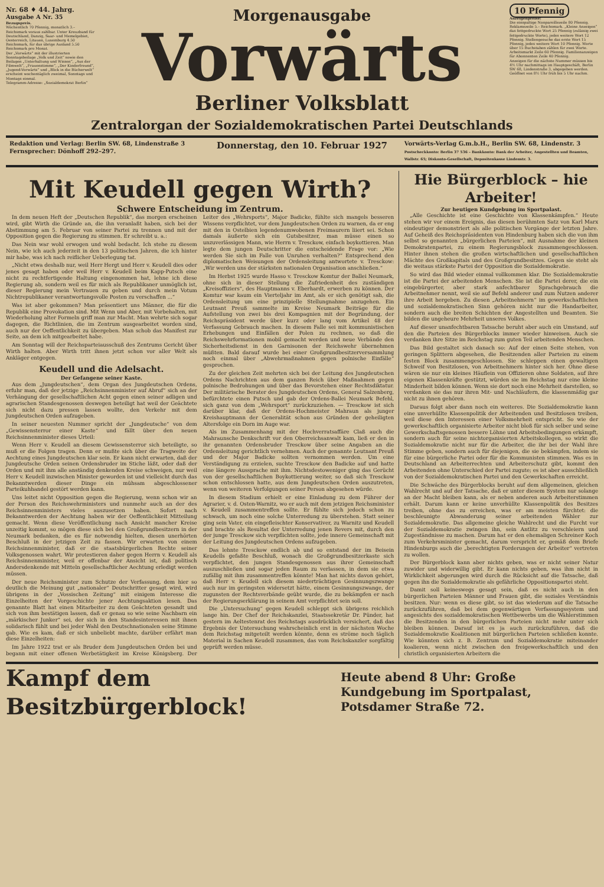Nr. 68 ♦ 44. Jahrg.
Ausgabe A Nr. 35
Bezugspreis.
Wöchentlich 70 Pfennig, monatlich 3.– Reichsmark voraus zahlbar. Unter Kreuzband für Deutschland, Danzig, Saar- und Memelgebiet, Oesterreich, Litauen, Luxemburg 4.50 Reichsmark, für das übrige Ausland 5.50 Reichsmark pro Monat.
Der „Vorwärts“ mit der illustrierten Sonntagsbeilage „Volk und Zeit“ sowie den Beilagen „Unterhaltung und Wissen“, „Aus der Filmwelt“, „Frauenstimme“, „Der Kinderfreund“, „Jugend-Vorwärts“ und „Blick in die Bücherwelt“ erscheint wochentäglich zweimal, Sonntags und Montags einmal.
Telegramm-Adresse: „Sozialdemokrat Berlin“
Morgenausgabe
Vorwärts
Berliner Volksblatt
10 Pfennig
Anzeigenpreise:
Die einspaltige Nonpareillezeile 80 Pfennig. Reklamezeile 5.– Reichsmark. „Kleine Anzeigen“ das fettgedruckte Wort 25 Pfennig (zulässig zwei fettgedruckte Worte), jedes weitere Wort 12 Pfennig. Stellengesuche das erste Wort 15 Pfennig, jedes weitere Wort 10 Pfennig. Worte über 15 Buchstaben zählen für zwei Worte. Arbeitsmarkt Zeile 60 Pfennig. Familienanzeigen für Abonnenten Zeile 40 Pfennig.
Anzeigen für die nächste Nummer müssen bis 4½ Uhr nachmittags im Hauptgeschäft, Berlin SW 68, Lindenstraße 3, abgegeben werden. Geöffnet von 8½ Uhr früh bis 5 Uhr nachm.
Zentralorgan der Sozialdemokratischen Partei Deutschlands
Redaktion und Verlag: Berlin SW. 68, Lindenstraße 3
Fernsprecher: Dönhoff 292–297.
Donnerstag, den 10. Februar 1927
Vorwärts-Verlag G.m.b.H., Berlin SW. 68, Lindenstr. 3
Postscheckkonto: Berlin 37 536 – Bankkonto: Bank der Arbeiter, Angestellten und Beamten, Wallstr. 65; Diskonto-Gesellschaft, Depositenkasse Lindenstr. 3.
Mit Keudell gegen Wirth?
Schwere Entscheidung im Zentrum.
In dem neuen Heft der „Deutschen Republik“, das morgen erscheinen wird, gibt Wirth die Gründe an, die ihn veranlaßt haben, sich bei der Abstimmung am 5. Februar von seiner Partei zu trennen und mit der Opposition gegen die Regierung zu stimmen. Er schreibt u. a.:
Das Nein war wohl erwogen und wohl bedacht. Ich stehe zu diesem Nein, wie ich auch jederzeit in den 13 politischen Jahren, die ich hinter mir habe, was ich nach reiflicher Ueberlegung tat.
„Nicht etwa deshalb nur, weil Herr Hergt und Herr v. Keudell dies oder jenes gesagt haben oder weil Herr v. Keudell beim Kapp-Putsch eine nicht zu rechtfertigende Haltung eingenommen hat, lehne ich diese Regierung ab, sondern weil es für mich als Republikaner unmöglich ist, dieser Regierung mein Vertrauen zu geben und durch mein Votum Nichtrepublikaner verantwortungsvolle Posten zu verschaffen ...“
Was ist aber gekommen? Man präsentiert uns Männer, die für die Republik eine Provokation sind. Mit Wenn und Aber, mit Vorbehalten, mit Wiederholung alter Formeln griff man zur Macht. Man wehrte sich sogar dagegen, die Richtlinien, die im Zentrum ausgearbeitet worden sind, auch nur der Oeffentlichkeit zu übergeben. Man schob das Manifest zur Seite, an dem ich mitgearbeitet habe.
Am Sonntag will der Reichsparteiausschuß des Zentrums Gericht über Wirth halten. Aber Wirth tritt ihnen jetzt schon vor aller Welt als Ankläger entgegen.
Keudell und die Adelsacht.
Der Gefangene seiner Kaste.
Aus dem „Jungdeutschen“, dem Organ des Jungdeutschen Ordens, erfuhr man, daß der jetzige „Reichsinnenminister auf Abruf“ sich an der Verhängung der gesellschaftlichen Acht gegen einen seiner adligen und agrarischen Standesgenossen deswegen beteiligt hat weil der Geächtete sich nicht dazu pressen lassen wollte, den Verkehr mit dem Jungdeutschen Orden aufzugeben.
In seiner neuesten Nummer spricht der „Jungdeutsche“ von dem „Gewissensterror einer Kaste“ und fällt über den neuen Reichsinnenminister dieses Urteil:
Wenn Herr v. Keudell an diesem Gewissensterror sich beteiligte, so muß er die Folgen tragen. Denn er mußte sich über die Tragweite der Aechtung eines Jungdeutschen klar sein. Er kann nicht erwarten, daß der Jungdeutsche Orden seinen Ordensbruder im Stiche läßt, oder daß der Orden und mit ihm alle anständig denkenden Kreise schweigen, nur weil Herr v. Keudell inzwischen Minister geworden ist und vielleicht durch das Bekanntwerden dieser Dinge ein mühsam abgeschlossener Parteikuhhandel gestört werden kann.
Uns leitet nicht Opposition gegen die Regierung, wenn schon wir an der Person des Reichswehrministers und nunmehr auch an der des Reichsinnenministers vieles auszusetzen haben. Sofort nach Bekanntwerden der Aechtung haben wir der Oeffentlichkeit Mitteilung gemacht. Wenn diese Veröffentlichung nach Ansicht mancher Kreise unzeitig kommt, so mögen diese sich bei den Großgrundbesitzern in der Neumark bedanken, die es für notwendig hielten, diesen unerhörten Beschluß in der jetzigen Zeit zu fassen. Wir erwarten von einem Reichsinnenminister, daß er die staatsbürgerlichen Rechte seiner Volksgenossen wahrt. Wir protestieren daher gegen Herrn v. Keudell als Reichsinnenminister, weil er offenbar der Ansicht ist, daß politisch Andersdenkende mit Mitteln gesellschaftlicher Aechtung erledigt werden müssen.
Der neue Reichsminister zum Schutze der Verfassung, dem hier so deutlich die Meinung gut „nationaler“ Deutschritter gesagt wird, wird übrigens in der „Vossischen Zeitung“ mit einigem Interesse die Einzelheiten der Vorgeschichte jener Aechtungsaktion lesen. Das genannte Blatt hat einen Mitarbeiter zu dem Geächteten gesandt und sich von ihm bestätigen lassen, daß er genau so wie seine Nachbarn ein „märkischer Junker“ sei, der sich in den Standesinteressen mit ihnen solidarisch fühlt und bei jeder Wahl den Deutschnationalen seine Stimme gab. Wie es kam, daß er sich unbeliebt machte, darüber erfährt man diese Einzelheiten:
Im Jahre 1922 trat er als Bruder dem Jungdeutschen Orden bei und begann mit einer offenen Werbetätigkeit im Kreise Königsberg. Der Leiter des „Wehrsports“, Major Badicke, fühlte sich mangels besseren Wissens verpflichtet, vor dem Jungdeutschen Orden zu warnen, da er eng mit den in Ostelbien legendenumwobenen Freimaurern liiert sei. Schon damals äußerte sich ein Gutsbesitzer, man müsse einen so unzuverlässigen Mann, wie Herrn v. Tresckow, einfach boykottieren. Man legte dem jungen Deutschritter die entscheidende Frage vor: „Wie werden Sie sich im Falle von Unruhen verhalten?“ Entsprechend den diplomatischen Weisungen der Ordensleitung antwortete v. Tresckow: „Wir werden uns der stärksten nationalen Organisation anschließen.“
Im Herbst 1925 wurde Hasso v. Tresckow Komtur der Ballei Neumark, ohne sich in dieser Stellung die Zufriedenheit des zuständigen „Kreisoffiziers“, des Hauptmanns v. Eberhardt, erwerben zu können. Der Komtur war kaum ein Vierteljahr im Amt, als er sich genötigt sah, die Ordensleitung um eine prinzipielle Stellungnahme anzugehen. Ein Leutnant Preuß sammelte im Kreise Neumark Beiträge für die Aufstellung von zwei bis drei Kompagnien mit der Begründung, der Reichspräsident werde über kurz oder lang vom Artikel 48 der Verfassung Gebrauch machen. In diesem Falle sei mit kommunistischen Erhebungen und Einfällen der Polen zu rechnen, so daß die Reichswehrformationen mobil gemacht werden und neue Verbände den Sicherheitsdienst in den Garnisonen der Reichswehr übernehmen müßten. Bald darauf wurde bei einer Großgrundbesitzerversammlung noch einmal über „Abwehrmaßnahmen gegen polnische Einfälle“ gesprochen.
Zu der gleichen Zeit mehrten sich bei der Leitung des Jungdeutschen Ordens Nachrichten aus dem ganzen Reich über Maßnahmen gegen polnische Bedrohungen und über das Bevorstehen einer Rechtsdiktatur. Der militärische Berater des Jungdeutschen Ordens, General Salzenberg, befürchtete einen Putsch und gab der Ordens-Ballei Neumark Befehl, sich ganz von dem „Wehrsport“ zurückzuziehen. — Tresckow ist sich darüber klar, daß der Ordens-Hochmeister Mahraun als junger Kreishauptmann der Generalität schon aus Gründen der geheiligten Altersfolge ein Dorn im Auge war.
Als im Zusammenhang mit der Hochverratsaffäre Claß auch die Mahraunsche Denkschrift vor den Oberreichsanwalt kam, ließ er den in ihr genannten Ordensbruder Tresckow über seine Angaben an die Ordensleitung gerichtlich vernehmen. Auch der genannte Leutnant Preuß und der Major Badicke sollten vernommen werden. Um eine Verständigung zu erzielen, suchte Tresckow den Badicke auf und hatte eine längere Aussprache mit ihm. Nichtsdestoweniger ging das Gerücht von der gesellschaftlichen Boykottierung weiter, so daß sich Tresckow schon entschlossen hatte, aus dem Jungdeutschen Orden auszutreten, wenn von weiteren Verfolgungen seiner Person abgesehen würde.
In diesem Stadium erhielt er eine Einladung zu dem Führer der Agrarier, v. d. Osten-Warnitz, wo er auch mit dem jetzigen Reichsminister v. Keudell zusammentreffen sollte. Er fühlte sich jedoch schon zu schwach, um noch eine solche Unterredung zu überstehen. Statt seiner ging sein Vater, ein eingefleischter Konservativer, zu Warnitz und Keudell und brachte als Resultat der Unterredung jenen Revers mit, durch den der junge Tresckow sich verpflichten sollte, jede innere Gemeinschaft mit der Leitung des Jungdeutschen Ordens aufzugeben.
Das lehnte Tresckow endlich ab und so entstand der im Beisein Keudells gefaßte Beschluß, wonach die Großgrundbesitzerkaste sich verpflichtet, den jungen Standesgenossen aus ihrer Gemeinschaft auszuschließen und sogar jeden Raum zu verlassen, in dem sie etwa zufällig mit ihm zusammentreffen könnte! Man hat nichts davon gehört, daß Herr v. Keudell sich diesem niederträchtigen Gesinnungszwange auch nur im geringsten widersetzt hätte, einem Gesinnungszwange, der zugunsten der Rechtsverbände geübt wurde, die zu bekämpfen er nach der Regierungserklärung in seinem Amt verpflichtet sein soll.
Die „Untersuchung“ gegen Keudell schleppt sich übrigens reichlich lange hin. Der Chef der Reichskanzlei, Staatssekretär Dr. Pünder, hat gestern im Aeltestenrat des Reichstags ausdrücklich versichert, daß das Ergebnis der Untersuchung wahrscheinlich erst in der nächsten Woche dem Reichstag mitgeteilt werden könnte, denn es ströme noch täglich Material in Sachen Keudell zusammen, das vom Reichskanzler sorgfältig geprüft werden müsse.
Hie Bürgerblock – hie Arbeiter!
Zur heutigen Kundgebung im Sportpalast.
„Alle Geschichte ist eine Geschichte von Klassenkämpfen.“ Heute stehen wir vor einem Ereignis, das diesen berühmten Satz von Karl Marx eindeutiger demonstriert als alle politischen Vorgänge der letzten Jahre. Auf Geheiß des Reichspräsidenten von Hindenburg haben sich die von ihm selbst so genannten „bürgerlichen Parteien“, mit Ausnahme der kleinen Demokratenpartei, zu einem Regierungsblock zusammengeschlossen. Hinter ihnen stehen die großen wirtschaftlichen und gesellschaftlichen Mächte des Großkapitals und des Großgrundbesitzes. Gegen sie steht als die weitaus stärkste Partei der Opposition die Sozialdemokratie.
So wird das Bild wieder einmal vollkommen klar. Die Sozialdemokratie ist die Partei der arbeitenden Menschen. Sie ist die Partei derer, die ein eingebürgerter, aber stark anfechtbarer Sprachgebrauch die Arbeitnehmer nennt, weil sie auf Befehl anderer und zum Nutzen anderer ihre Arbeit hergeben. Zu diesen „Arbeitnehmern“ im gewerkschaftlichen und sozialdemokratischen Sinn gehören nicht nur die Handarbeiter, sondern auch die breiten Schichten der Angestellten und Beamten. Sie bilden die ungeheure Mehrheit unseres Volkes.
Auf dieser unanfechtbaren Tatsache beruht aber auch ein Umstand, auf den die Parteien des Bürgerblocks immer wieder hinweisen. Auch sie verdanken ihre Sitze im Reichstag zum guten Teil arbeitenden Menschen.
Das Bild gestaltet sich danach so: Auf der einen Seite stehen, von geringen Splittern abgesehen, die Besitzenden aller Parteien zu einem festen Block zusammengeschlossen. Sie schleppen einen gewaltigen Schweif von Besitzlosen, von Arbeitnehmern hinter sich her. Ohne diese wären sie nur ein kleines Häuflein von Offizieren ohne Soldaten, auf ihre eigenen Klassenkräfte gestützt, würden sie im Reichstag nur eine kleine Minderheit bilden können. Wenn sie dort noch eine Mehrheit darstellen, so verdanken sie das nur ihren Mit- und Nachläufern, die klassenmäßig gar nicht zu ihnen gehören.
Daraus folgt aber dann noch ein weiteres. Die Sozialdemokratie kann eine unverhüllte Klassenpolitik der Arbeitenden und Besitzlosen treiben, weil diese den Interessen einer Volksmehrheit entspricht. So wie der gewerkschaftlich organisierte Arbeiter nicht bloß für sich selber und seine Gewerkschaftsgenossen bessere Löhne und Arbeitsbedingungen erkämpft, sondern auch für seine nichtorganisierten Arbeitskollegen, so wirkt die Sozialdemokratie nicht nur für die Arbeiter, die ihr bei der Wahl ihre Stimme geben, sondern auch für diejenigen, die sie bekämpfen, indem sie für eine bürgerliche Partei oder für die Kommunisten stimmen. Was es in Deutschland an Arbeiterrechten und Arbeiterschutz gibt, kommt den Arbeitenden ohne Unterschied der Partei zugute; es ist aber ausschließlich von der Sozialdemokratischen Partei und den Gewerkschaften erreicht.
Die Schwäche des Bürgerblocks beruht auf dem allgemeinen, gleichen Wahlrecht und auf der Tatsache, daß er unter diesem System nur solange an der Macht bleiben kann, als er neben anderen auch Arbeiterstimmen erhält. Darum kann er keine unverhüllte Klassenpolitik des Besitzes treiben, ohne das zu erreichen, was er am meisten fürchtet: die beschleunigte Abwanderung seiner arbeitenden Wähler zur Sozialdemokratie. Das allgemeine gleiche Wahlrecht und die Furcht vor der Sozialdemokratie zwingen ihn, sein Antlitz zu verschleiern und Zugeständnisse zu machen. Darum hat er den ehemaligen Schreiner Koch zum Verkehrsminister gemacht, darum verspricht er, gemäß dem Briefe Hindenburgs auch die „berechtigten Forderungen der Arbeiter“ vertreten zu wollen.
Der Bürgerblock kann aber nichts geben, was er nicht seiner Natur zuwider und widerwillig gibt. Er kann nichts geben, was ihm nicht in Wirklichkeit abgerungen wird durch die Rücksicht auf die Tatsache, daß gegen ihn die Sozialdemokratie als gefährliche Oppositionspartei steht.
Damit soll keineswegs gesagt sein, daß es nicht auch in den bürgerlichen Parteien Männer und Frauen gibt, die soziales Verständnis besitzen. Nur: wenn es diese gibt, so ist das wiederum auf die Tatsache zurückzuführen, daß bei dem gegenwärtigen Verfassungssystem und angesichts des sozialdemokratischen Wettbewerbs um die Wählerstimmen die Besitzenden in den bürgerlichen Parteien nicht mehr unter sich bleiben können. Darauf ist es ja auch zurückzuführen, daß die Sozialdemokratie Koalitionen mit bürgerlichen Parteien schließen konnte. Wie könnten sich z. B. Zentrum und Sozialdemokratie miteinander koalieren, wenn nicht zwischen den freigewerkschaftlich und den christlich organisierten Arbeitern die
Kampf dem Besitzbürgerblock!
Heute abend 8 Uhr: Große Kundgebung im Sportpalast, Potsdamer Straße 72.